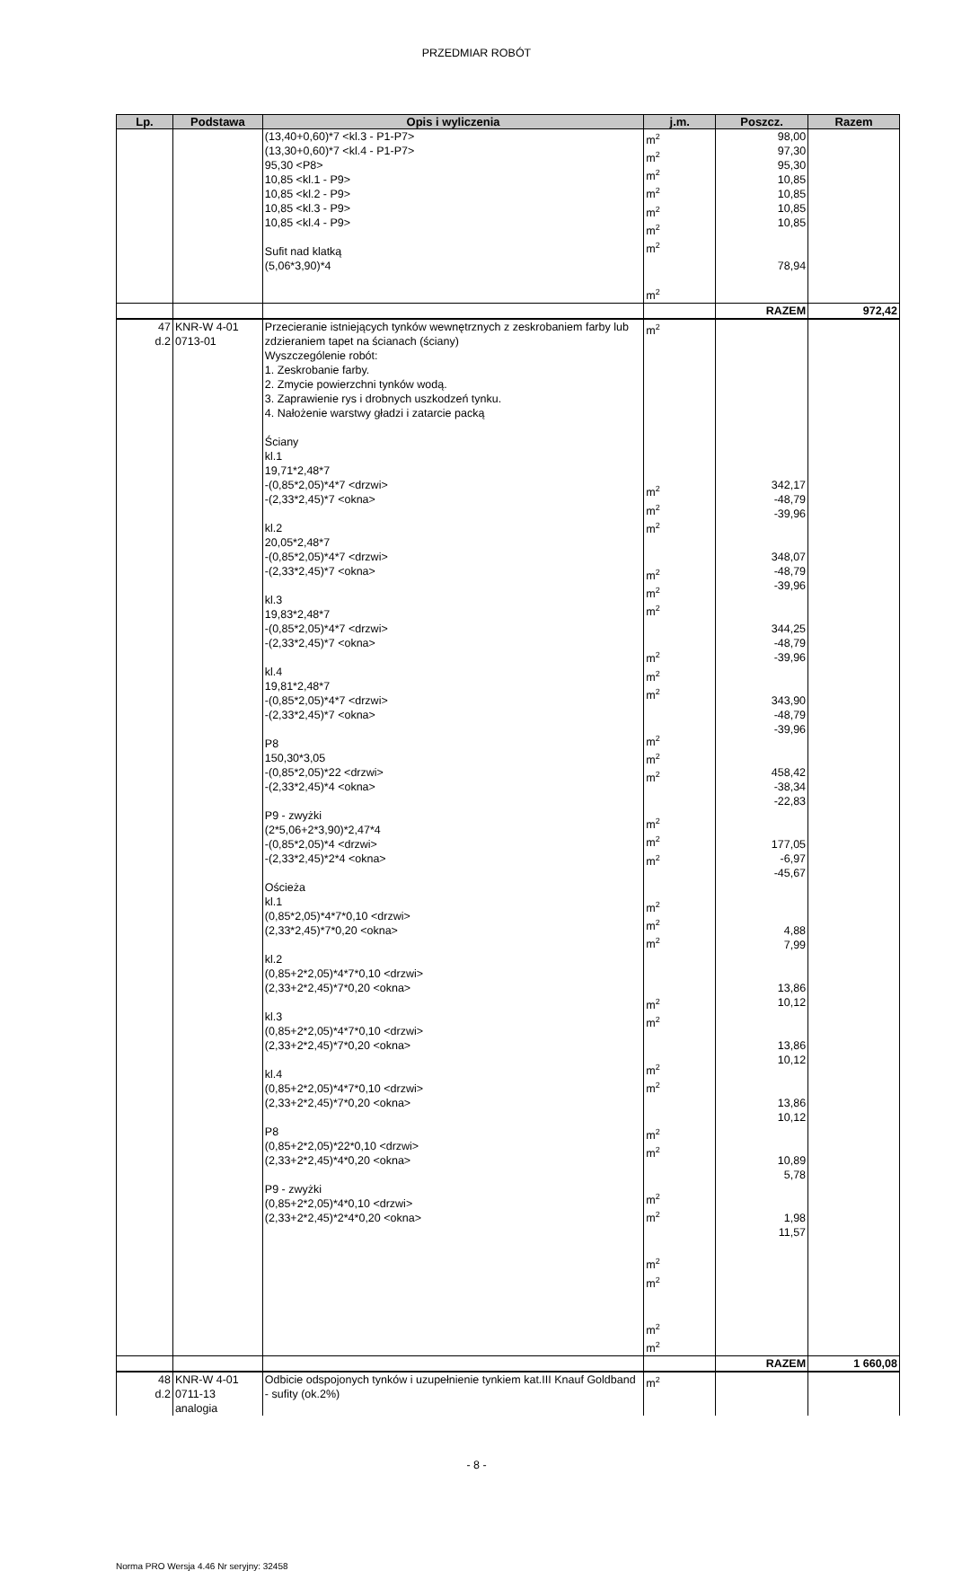PRZEDMIAR ROBÓT
| Lp. | Podstawa | Opis i wyliczenia | j.m. | Poszcz. | Razem |
| --- | --- | --- | --- | --- | --- |
| | | (13,40+0,60)*7 <kl.3 - P1-P7> (13,30+0,60)*7 <kl.4 - P1-P7> 95,30 <P8> 10,85 <kl.1 - P9> 10,85 <kl.2 - P9> 10,85 <kl.3 - P9> 10,85 <kl.4 - P9> Sufit nad klatką (5,06*3,90)*4 | m<sup>2</sup> m<sup>2</sup> m<sup>2</sup> m<sup>2</sup> m<sup>2</sup> m<sup>2</sup> m<sup>2</sup> m<sup>2</sup> | 98,00 97,30 95,30 10,85 10,85 10,85 10,85 78,94 | |
| | | | | RAZEM | 972,42 |
| 47 d.2 | KNR-W 4-01 0713-01 | Przecieranie istniejących tynków wewnętrznych z zeskrobaniem farby lub zdzieraniem tapet na ścianach (ściany) Wyszczególenie robót: 1. Zeskrobanie farby. 2. Zmycie powierzchni tynków wodą. 3. Zaprawienie rys i drobnych uszkodzeń tynku. 4. Nałożenie warstwy gładzi i zatarcie packą Ściany kl.1 19,71*2,48*7 -(0,85*2,05)*4*7 <drzwi> -(2,33*2,45)*7 <okna> kl.2 20,05*2,48*7 -(0,85*2,05)*4*7 <drzwi> -(2,33*2,45)*7 <okna> kl.3 19,83*2,48*7 -(0,85*2,05)*4*7 <drzwi> -(2,33*2,45)*7 <okna> kl.4 19,81*2,48*7 -(0,85*2,05)*4*7 <drzwi> -(2,33*2,45)*7 <okna> P8 150,30*3,05 -(0,85*2,05)*22 <drzwi> -(2,33*2,45)*4 <okna> P9 - zwyżki (2*5,06+2*3,90)*2,47*4 -(0,85*2,05)*4 <drzwi> -(2,33*2,45)*2*4 <okna> Ościeża kl.1 (0,85*2,05)*4*7*0,10 <drzwi> (2,33*2,45)*7*0,20 <okna> kl.2 (0,85+2*2,05)*4*7*0,10 <drzwi> (2,33+2*2,45)*7*0,20 <okna> kl.3 (0,85+2*2,05)*4*7*0,10 <drzwi> (2,33+2*2,45)*7*0,20 <okna> kl.4 (0,85+2*2,05)*4*7*0,10 <drzwi> (2,33+2*2,45)*7*0,20 <okna> P8 (0,85+2*2,05)*22*0,10 <drzwi> (2,33+2*2,45)*4*0,20 <okna> P9 - zwyżki (0,85+2*2,05)*4*0,10 <drzwi> (2,33+2*2,45)*2*4*0,20 <okna> | m<sup>2</sup> m<sup>2</sup> m<sup>2</sup> m<sup>2</sup> m<sup>2</sup> m<sup>2</sup> m<sup>2</sup> m<sup>2</sup> m<sup>2</sup> m<sup>2</sup> m<sup>2</sup> m<sup>2</sup> m<sup>2</sup> m<sup>2</sup> m<sup>2</sup> m<sup>2</sup> m<sup>2</sup> m<sup>2</sup> m<sup>2</sup> m<sup>2</sup> m<sup>2</sup> m<sup>2</sup> m<sup>2</sup> m<sup>2</sup> m<sup>2</sup> m<sup>2</sup> m<sup>2</sup> m<sup>2</sup> m<sup>2</sup> m<sup>2</sup> m<sup>2</sup> | 342,17 -48,79 -39,96 348,07 -48,79 -39,96 344,25 -48,79 -39,96 343,90 -48,79 -39,96 458,42 -38,34 -22,83 177,05 -6,97 -45,67 4,88 7,99 13,86 10,12 13,86 10,12 13,86 10,12 10,89 5,78 1,98 11,57 | |
| | | | | RAZEM | 1 660,08 |
| 48 d.2 | KNR-W 4-01 0711-13 analogia | Odbicie odspojonych tynków i uzupełnienie tynkiem kat.III Knauf Goldband - sufity (ok.2%) | m<sup>2</sup> | | |
- 8 -
Norma PRO Wersja 4.46 Nr seryjny: 32458